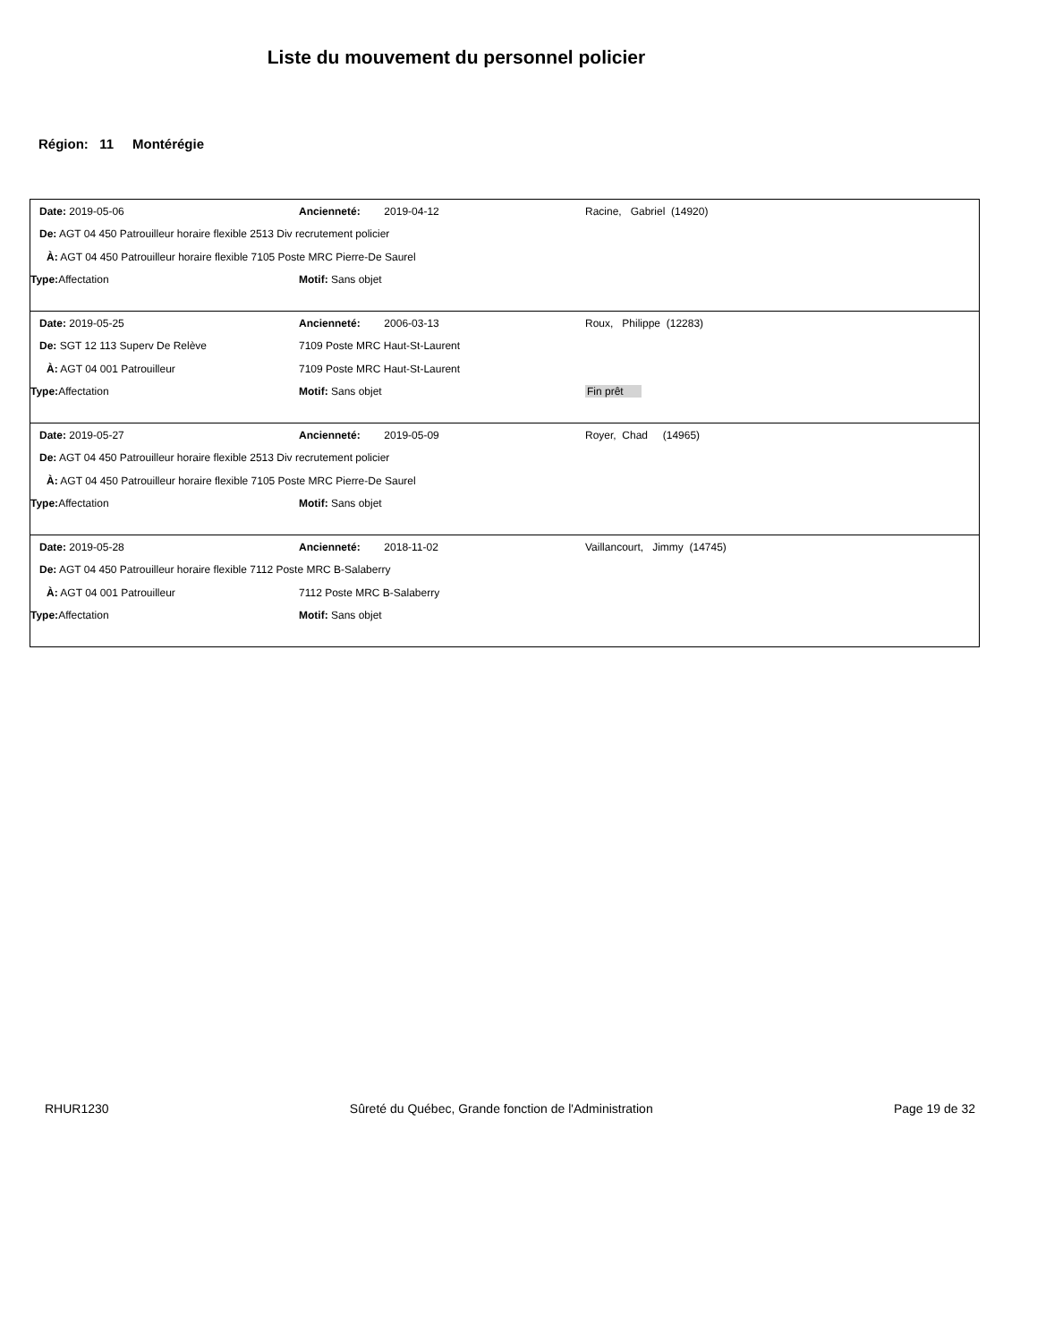Liste du mouvement du personnel policier
Région: 11 Montérégie
| Date: 2019-05-06 | Ancienneté: 2019-04-12 | Racine, Gabriel (14920) |
| De: AGT 04 450 Patrouilleur horaire flexible 2513 Div recrutement policier | | |
| À: AGT 04 450 Patrouilleur horaire flexible 7105 Poste MRC Pierre-De Saurel | | |
| Type: Affectation | Motif: Sans objet | |
| Date: 2019-05-25 | Ancienneté: 2006-03-13 | Roux, Philippe (12283) |
| De: SGT 12 113 Superv De Relève | 7109 Poste MRC Haut-St-Laurent | |
| À: AGT 04 001 Patrouilleur | 7109 Poste MRC Haut-St-Laurent | |
| Type: Affectation | Motif: Sans objet | Fin prêt |
| Date: 2019-05-27 | Ancienneté: 2019-05-09 | Royer, Chad (14965) |
| De: AGT 04 450 Patrouilleur horaire flexible 2513 Div recrutement policier | | |
| À: AGT 04 450 Patrouilleur horaire flexible 7105 Poste MRC Pierre-De Saurel | | |
| Type: Affectation | Motif: Sans objet | |
| Date: 2019-05-28 | Ancienneté: 2018-11-02 | Vaillancourt, Jimmy (14745) |
| De: AGT 04 450 Patrouilleur horaire flexible 7112 Poste MRC B-Salaberry | | |
| À: AGT 04 001 Patrouilleur | 7112 Poste MRC B-Salaberry | |
| Type: Affectation | Motif: Sans objet | |
RHUR1230 Sûreté du Québec, Grande fonction de l'Administration Page 19 de 32